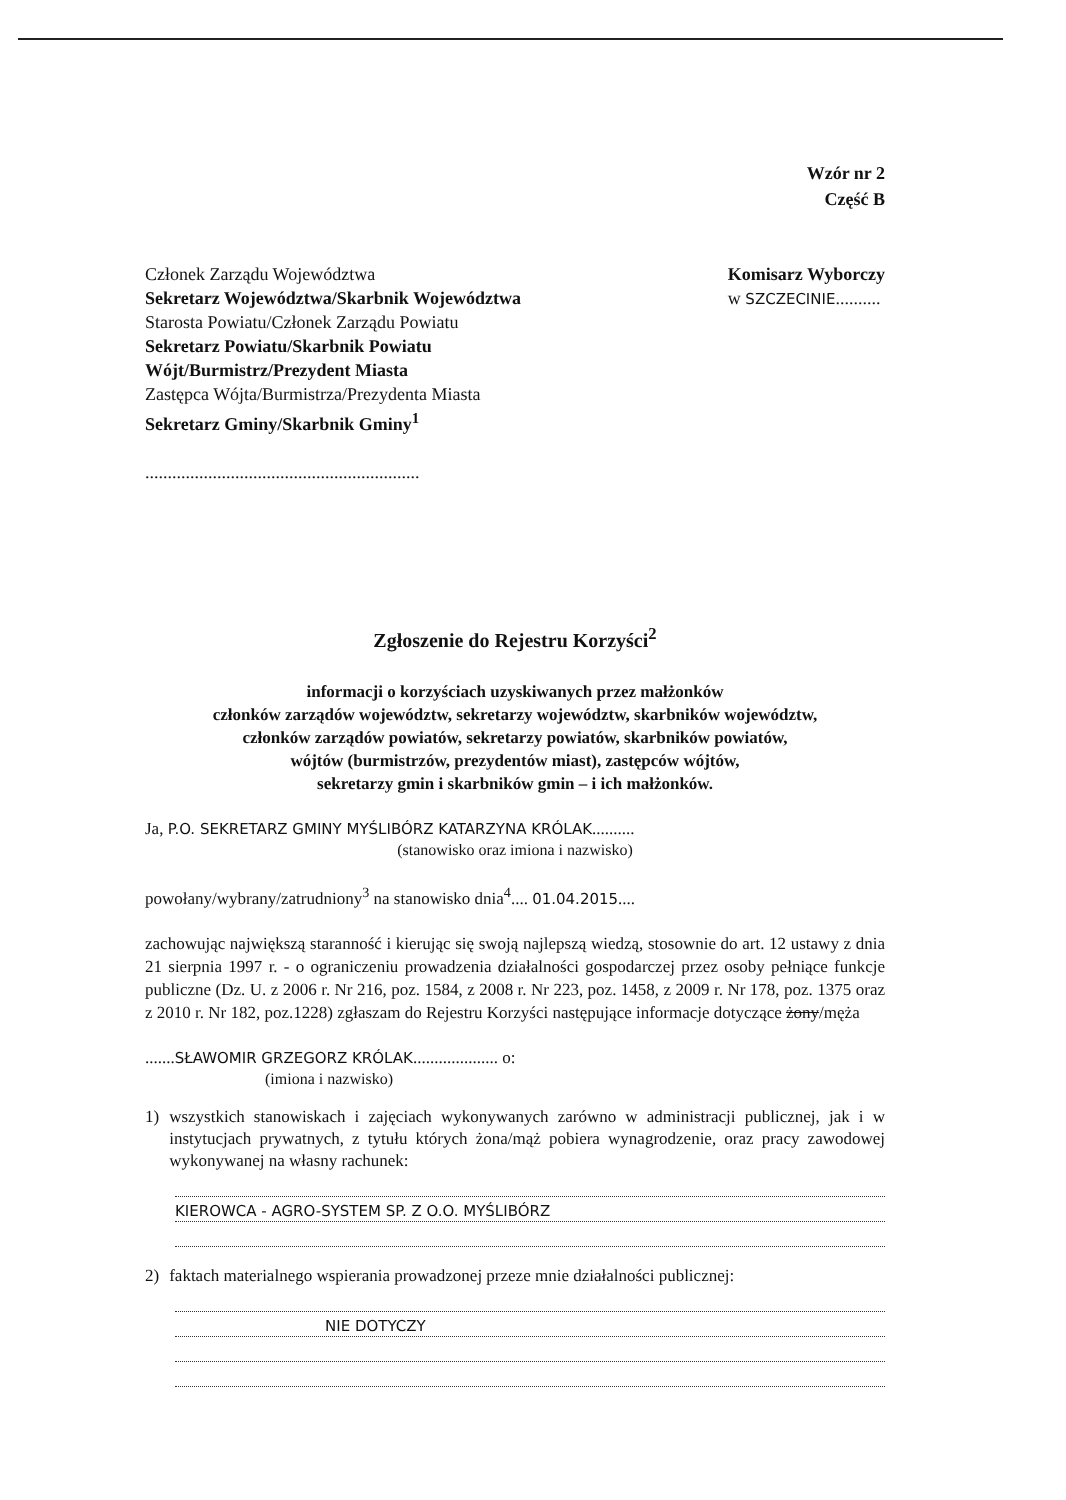Wzór nr 2
Część B
Członek Zarządu Województwa
Sekretarz Województwa/Skarbnik Województwa
Starosta Powiatu/Członek Zarządu Powiatu
Sekretarz Powiatu/Skarbnik Powiatu
Wójt/Burmistrz/Prezydent Miasta
Zastępca Wójta/Burmistrza/Prezydenta Miasta
Sekretarz Gminy/Skarbnik Gminy<sup>1</sup>
.............................................................
Komisarz Wyborczy
w SZCZECINIE..........
Zgłoszenie do Rejestru Korzyści<sup>2</sup>
informacji o korzyściach uzyskiwanych przez małżonków
członków zarządów województw, sekretarzy województw, skarbników województw,
członków zarządów powiatów, sekretarzy powiatów, skarbników powiatów,
wójtów (burmistrzów, prezydentów miast), zastępców wójtów,
sekretarzy gmin i skarbników gmin – i ich małżonków.
Ja, P.O. SEKRETARZ GMINY MYŚLIBÓRZ KATARZYNA KRÓLAK..........
(stanowisko oraz imiona i nazwisko)
powołany/wybrany/zatrudniony<sup>3</sup> na stanowisko dnia<sup>4</sup>.... 01.04.2015....
zachowując największą staranność i kierując się swoją najlepszą wiedzą, stosownie do art. 12 ustawy z dnia 21 sierpnia 1997 r. - o ograniczeniu prowadzenia działalności gospodarczej przez osoby pełniące funkcje publiczne (Dz. U. z 2006 r. Nr 216, poz. 1584, z 2008 r. Nr 223, poz. 1458, z 2009 r. Nr 178, poz. 1375 oraz z 2010 r. Nr 182, poz.1228) zgłaszam do Rejestru Korzyści następujące informacje dotyczące żony/męża
.......SŁAWOMIR GRZEGORZ KRÓLAK.................... o:
(imiona i nazwisko)
1) wszystkich stanowiskach i zajęciach wykonywanych zarówno w administracji publicznej, jak i w instytucjach prywatnych, z tytułu których żona/mąż pobiera wynagrodzenie, oraz pracy zawodowej wykonywanej na własny rachunek:
KIEROWCA - AGRO-SYSTEM SP. Z O.O. MYŚLIBÓRZ
2) faktach materialnego wspierania prowadzonej przeze mnie działalności publicznej:
NIE DOTYCZY